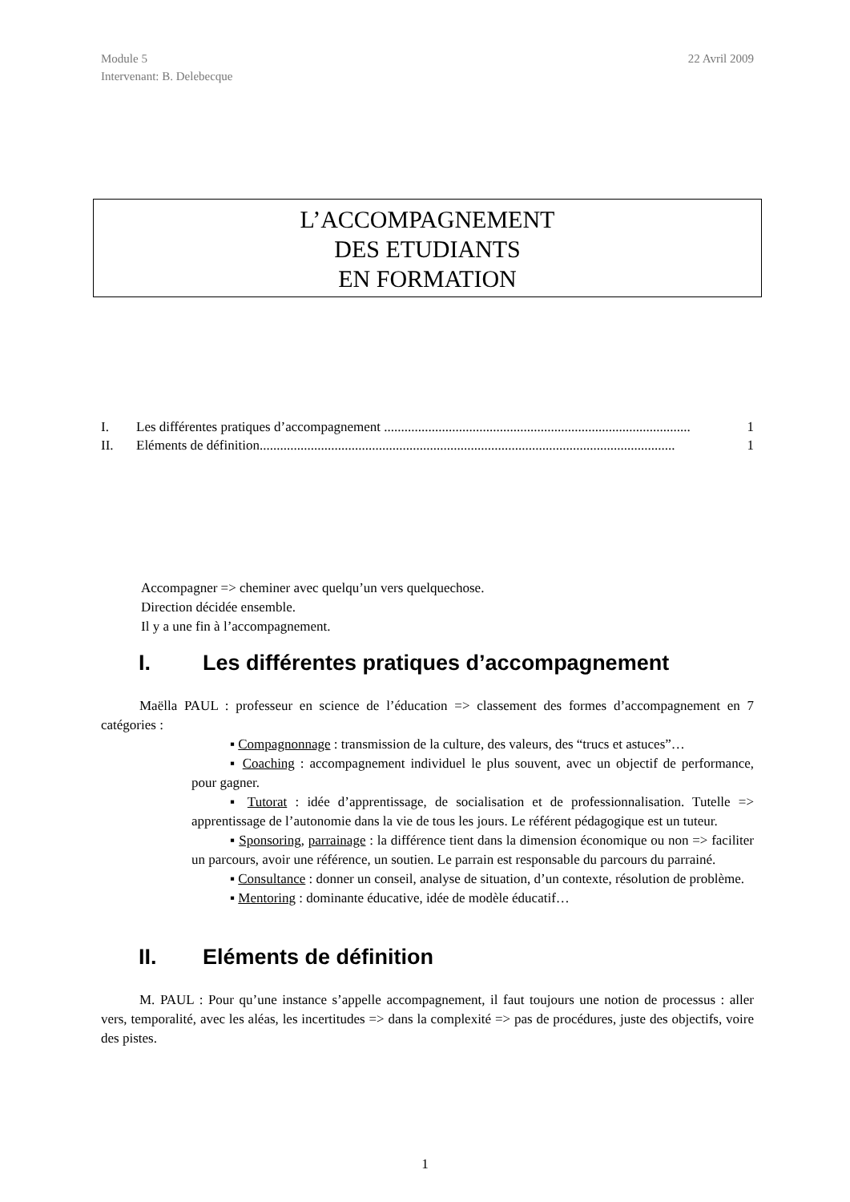Module 5
Intervenant: B. Delebecque
22 Avril 2009
L’ACCOMPAGNEMENT
DES ETUDIANTS
EN FORMATION
I. Les différentes pratiques d’accompagnement .......................................................................................... 1
II. Eléments de définition.......................................................................................................................... 1
Accompagner => cheminer avec quelqu’un vers quelquechose.
Direction décidée ensemble.
Il y a une fin à l’accompagnement.
I. Les différentes pratiques d’accompagnement
Maëlla PAUL : professeur en science de l’éducation => classement des formes d’accompagnement en 7 catégories :
▪ Compagnonnage : transmission de la culture, des valeurs, des “trucs et astuces”…
▪ Coaching : accompagnement individuel le plus souvent, avec un objectif de performance, pour gagner.
▪ Tutorat : idée d’apprentissage, de socialisation et de professionnalisation. Tutelle => apprentissage de l’autonomie dans la vie de tous les jours. Le référent pédagogique est un tuteur.
▪ Sponsoring, parrainage : la différence tient dans la dimension économique ou non => faciliter un parcours, avoir une référence, un soutien. Le parrain est responsable du parcours du parrainé.
▪ Consultance : donner un conseil, analyse de situation, d’un contexte, résolution de problème.
▪ Mentoring : dominante éducative, idée de modèle éducatif…
II. Eléments de définition
M. PAUL : Pour qu’une instance s’appelle accompagnement, il faut toujours une notion de processus : aller vers, temporalité, avec les aléas, les incertitudes => dans la complexité => pas de procédures, juste des objectifs, voire des pistes.
1